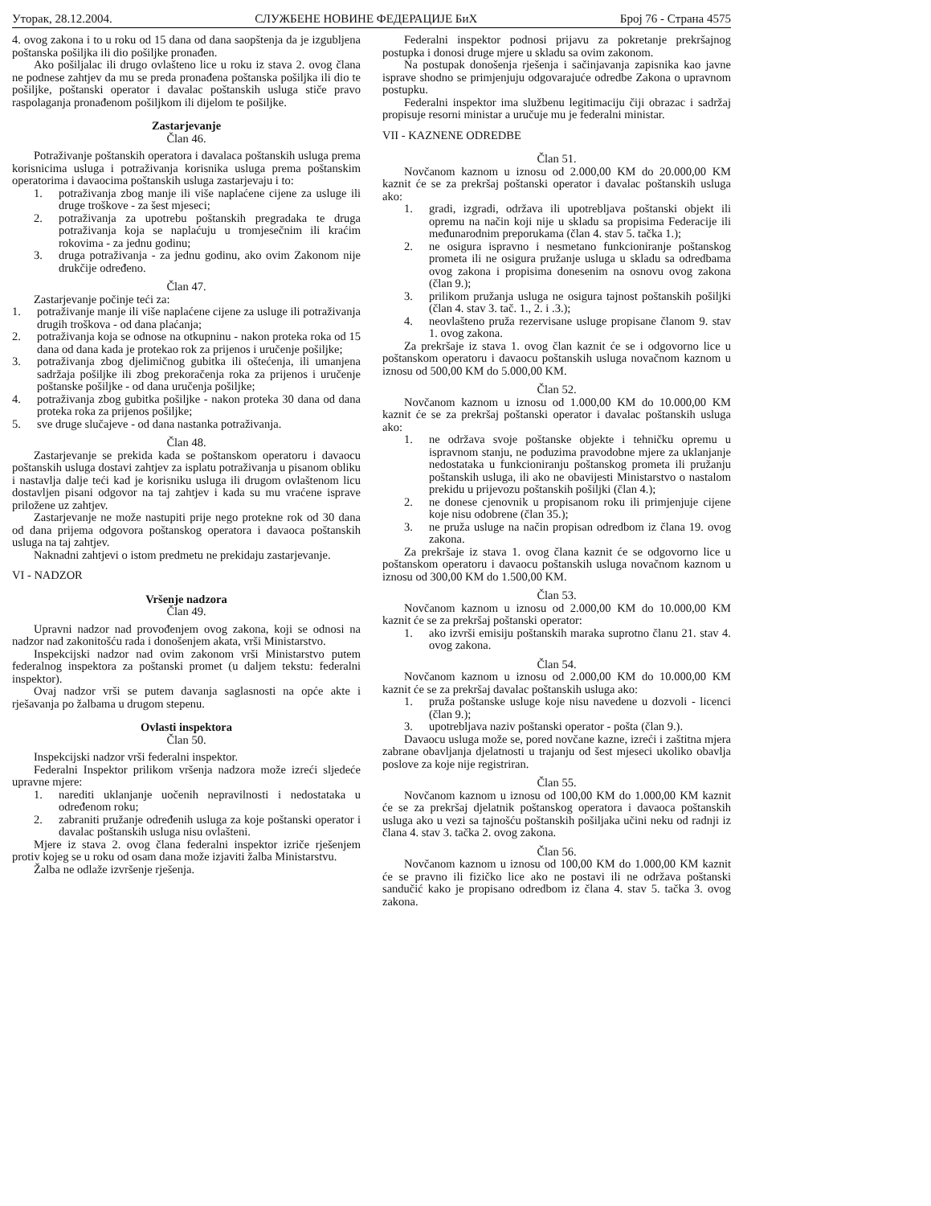Уторак, 28.12.2004. СЛУЖБЕНЕ НОВИНЕ ФЕДЕРАЦИЈЕ БиХ Број 76 - Страна 4575
4. ovog zakona i to u roku od 15 dana od dana saopštenja da je izgubljena poštanska pošiljka ili dio pošiljke pronađen.
Ako pošiljalac ili drugo ovlašteno lice u roku iz stava 2. ovog člana ne podnese zahtjev da mu se preda pronađena poštanska pošiljka ili dio te pošiljke, poštanski operator i davalac poštanskih usluga stiče pravo raspolaganja pronađenom pošiljkom ili dijelom te pošiljke.
Zastarjevanje
Član 46.
Potraživanje poštanskih operatora i davalaca poštanskih usluga prema korisnicima usluga i potraživanja korisnika usluga prema poštanskim operatorima i davaocima poštanskih usluga zastarjevaju i to:
1. potraživanja zbog manje ili više naplaćene cijene za usluge ili druge troškove - za šest mjeseci;
2. potraživanja za upotrebu poštanskih pregradaka te druga potraživanja koja se naplaćuju u tromjesečnim ili kraćim rokovima - za jednu godinu;
3. druga potraživanja - za jednu godinu, ako ovim Zakonom nije drukčije određeno.
Član 47.
Zastarjevanje počinje teći za:
1. potraživanje manje ili više naplaćene cijene za usluge ili potraživanja drugih troškova - od dana plaćanja;
2. potraživanja koja se odnose na otkupninu - nakon proteka roka od 15 dana od dana kada je protekao rok za prijenos i uručenje pošiljke;
3. potraživanja zbog djelimičnog gubitka ili oštećenja, ili umanjena sadržaja pošiljke ili zbog prekoračenja roka za prijenos i uručenje poštanske pošiljke - od dana uručenja pošiljke;
4. potraživanja zbog gubitka pošiljke - nakon proteka 30 dana od dana proteka roka za prijenos pošiljke;
5. sve druge slučajeve - od dana nastanka potraživanja.
Član 48.
Zastarjevanje se prekida kada se poštanskom operatoru i davaocu poštanskih usluga dostavi zahtjev za isplatu potraživanja u pisanom obliku i nastavlja dalje teći kad je korisniku usluga ili drugom ovlaštenom licu dostavljen pisani odgovor na taj zahtjev i kada su mu vraćene isprave priložene uz zahtjev.
Zastarjevanje ne može nastupiti prije nego protekne rok od 30 dana od dana prijema odgovora poštanskog operatora i davaoca poštanskih usluga na taj zahtjev.
Naknadni zahtjevi o istom predmetu ne prekidaju zastarjevanje.
VI - NADZOR
Vršenje nadzora
Član 49.
Upravni nadzor nad provođenjem ovog zakona, koji se odnosi na nadzor nad zakonitošću rada i donošenjem akata, vrši Ministarstvo.
Inspekcijski nadzor nad ovim zakonom vrši Ministarstvo putem federalnog inspektora za poštanski promet (u daljem tekstu: federalni inspektor).
Ovaj nadzor vrši se putem davanja saglasnosti na opće akte i rješavanja po žalbama u drugom stepenu.
Ovlasti inspektora
Član 50.
Inspekcijski nadzor vrši federalni inspektor.
Federalni Inspektor prilikom vršenja nadzora može izreći sljedeće upravne mjere:
1. narediti uklanjanje uočenih nepravilnosti i nedostataka u određenom roku;
2. zabraniti pružanje određenih usluga za koje poštanski operator i davalac poštanskih usluga nisu ovlašteni.
Mjere iz stava 2. ovog člana federalni inspektor izriče rješenjem protiv kojeg se u roku od osam dana može izjaviti žalba Ministarstvu.
Žalba ne odlaže izvršenje rješenja.
Federalni inspektor podnosi prijavu za pokretanje prekršajnog postupka i donosi druge mjere u skladu sa ovim zakonom.
Na postupak donošenja rješenja i sačinjavanja zapisnika kao javne isprave shodno se primjenjuju odgovarajuće odredbe Zakona o upravnom postupku.
Federalni inspektor ima službenu legitimaciju čiji obrazac i sadržaj propisuje resorni ministar a uručuje mu je federalni ministar.
VII - KAZNENE ODREDBE
Član 51.
Novčanom kaznom u iznosu od 2.000,00 KM do 20.000,00 KM kaznit će se za prekršaj poštanski operator i davalac poštanskih usluga ako:
1. gradi, izgradi, održava ili upotrebljava poštanski objekt ili opremu na način koji nije u skladu sa propisima Federacije ili međunarodnim preporukama (član 4. stav 5. tačka 1.);
2. ne osigura ispravno i nesmetano funkcioniranje poštanskog prometa ili ne osigura pružanje usluga u skladu sa odredbama ovog zakona i propisima donesenim na osnovu ovog zakona (član 9.);
3. prilikom pružanja usluga ne osigura tajnost poštanskih pošiljki (član 4. stav 3. tač. 1., 2. i .3.);
4. neovlašteno pruža rezervisane usluge propisane članom 9. stav 1. ovog zakona.
Za prekršaje iz stava 1. ovog član kaznit će se i odgovorno lice u poštanskom operatoru i davaocu poštanskih usluga novačnom kaznom u iznosu od 500,00 KM do 5.000,00 KM.
Član 52.
Novčanom kaznom u iznosu od 1.000,00 KM do 10.000,00 KM kaznit će se za prekršaj poštanski operator i davalac poštanskih usluga ako:
1. ne održava svoje poštanske objekte i tehničku opremu u ispravnom stanju, ne poduzima pravodobne mjere za uklanjanje nedostataka u funkcioniranju poštanskog prometa ili pružanju poštanskih usluga, ili ako ne obavijesti Ministarstvo o nastalom prekidu u prijevozu poštanskih pošiljki (član 4.);
2. ne donese cjenovnik u propisanom roku ili primjenjuje cijene koje nisu odobrene (član 35.);
3. ne pruža usluge na način propisan odredbom iz člana 19. ovog zakona.
Za prekršaje iz stava 1. ovog člana kaznit će se odgovorno lice u poštanskom operatoru i davaocu poštanskih usluga novačnom kaznom u iznosu od 300,00 KM do 1.500,00 KM.
Član 53.
Novčanom kaznom u iznosu od 2.000,00 KM do 10.000,00 KM kaznit će se za prekršaj poštanski operator:
1. ako izvrši emisiju poštanskih maraka suprotno članu 21. stav 4. ovog zakona.
Član 54.
Novčanom kaznom u iznosu od 2.000,00 KM do 10.000,00 KM kaznit će se za prekršaj davalac poštanskih usluga ako:
1. pruža poštanske usluge koje nisu navedene u dozvoli - licenci (član 9.);
3. upotrebljava naziv poštanski operator - pošta (član 9.).
Davaocu usluga može se, pored novčane kazne, izreći i zaštitna mjera zabrane obavljanja djelatnosti u trajanju od šest mjeseci ukoliko obavlja poslove za koje nije registriran.
Član 55.
Novčanom kaznom u iznosu od 100,00 KM do 1.000,00 KM kaznit će se za prekršaj djelatnik poštanskog operatora i davaoca poštanskih usluga ako u vezi sa tajnošću poštanskih pošiljaka učini neku od radnji iz člana 4. stav 3. tačka 2. ovog zakona.
Član 56.
Novčanom kaznom u iznosu od 100,00 KM do 1.000,00 KM kaznit će se pravno ili fizičko lice ako ne postavi ili ne održava poštanski sandučić kako je propisano odredbom iz člana 4. stav 5. tačka 3. ovog zakona.